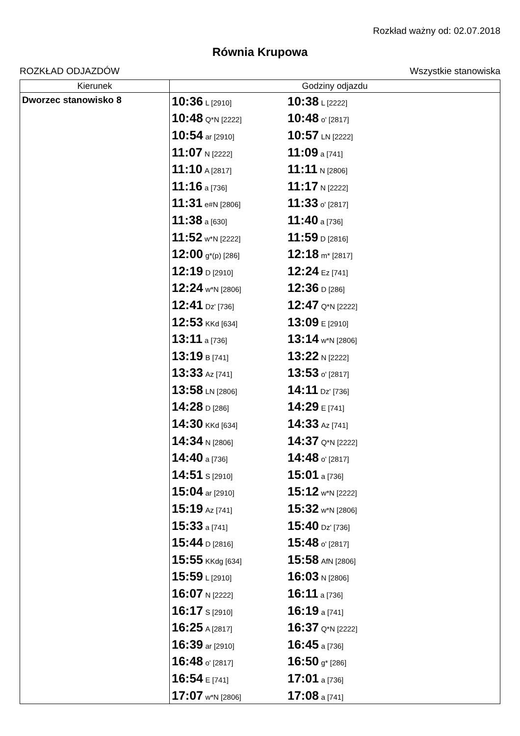Rozkład ważny od: 02.07.2018
Równia Krupowa
ROZKŁAD ODJAZDÓW Wszystkie stanowiska
| Kierunek | Godziny odjazdu |
| --- | --- |
| Dworzec stanowisko 8 | 10:36 L [2910] 10:38 L [2222] 10:48 Q*N [2222] 10:48 o' [2817] 10:54 ar [2910] 10:57 LN [2222] 11:07 N [2222] 11:09 a [741] 11:10 A [2817] 11:11 N [2806] 11:16 a [736] 11:17 N [2222] 11:31 e#N [2806] 11:33 o' [2817] 11:38 a [630] 11:40 a [736] 11:52 w*N [2222] 11:59 D [2816] 12:00 g*(p) [286] 12:18 m* [2817] 12:19 D [2910] 12:24 Ez [741] 12:24 w*N [2806] 12:36 D [286] 12:41 Dz' [736] 12:47 Q*N [2222] 12:53 KKd [634] 13:09 E [2910] 13:11 a [736] 13:14 w*N [2806] 13:19 B [741] 13:22 N [2222] 13:33 Az [741] 13:53 o' [2817] 13:58 LN [2806] 14:11 Dz' [736] 14:28 D [286] 14:29 E [741] 14:30 KKd [634] 14:33 Az [741] 14:34 N [2806] 14:37 Q*N [2222] 14:40 a [736] 14:48 o' [2817] 14:51 S [2910] 15:01 a [736] 15:04 ar [2910] 15:12 w*N [2222] 15:19 Az [741] 15:32 w*N [2806] 15:33 a [741] 15:40 Dz' [736] 15:44 D [2816] 15:48 o' [2817] 15:55 KKdg [634] 15:58 AfN [2806] 15:59 L [2910] 16:03 N [2806] 16:07 N [2222] 16:11 a [736] 16:17 S [2910] 16:19 a [741] 16:25 A [2817] 16:37 Q*N [2222] 16:39 ar [2910] 16:45 a [736] 16:48 o' [2817] 16:50 g* [286] 16:54 E [741] 17:01 a [736] 17:07 w*N [2806] 17:08 a [741] |